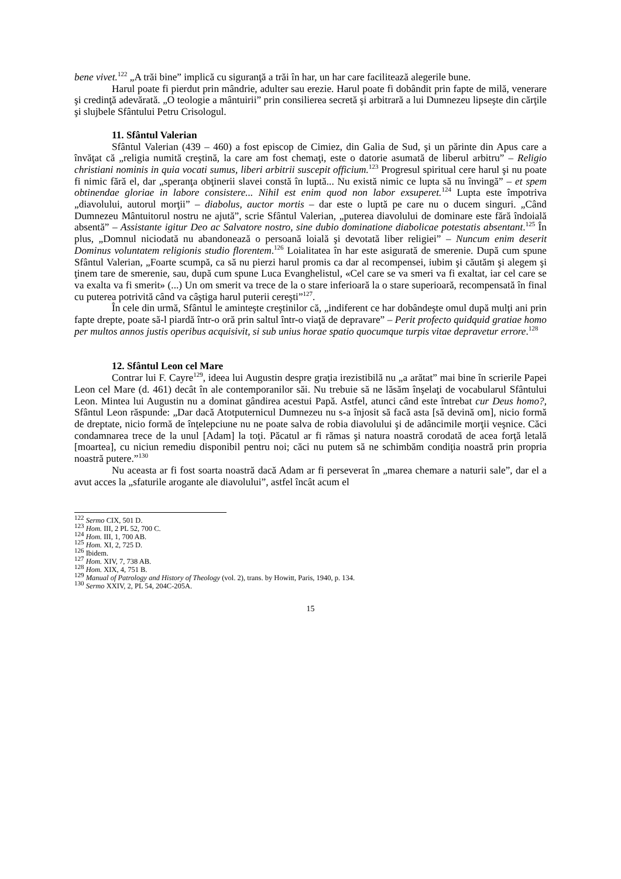bene vivet.<sup>122</sup> „A trăi bine” implică cu siguranţă a trăi în har, un har care facilitează alegerile bune.
Harul poate fi pierdut prin mândrie, adulter sau erezie. Harul poate fi dobândit prin fapte de milă, venerare şi credinţă adevărată. „O teologie a mântuirii” prin consilierea secretă şi arbitrară a lui Dumnezeu lipseşte din cărţile şi slujbele Sfântului Petru Crisologul.
11. Sfântul Valerian
Sfântul Valerian (439 – 460) a fost episcop de Cimiez, din Galia de Sud, şi un părinte din Apus care a învăţat că „religia numită creştină, la care am fost chemaţi, este o datorie asumată de liberul arbitru” – Religio christiani nominis in quia vocati sumus, liberi arbitrii suscepit officium.<sup>123</sup> Progresul spiritual cere harul şi nu poate fi nimic fără el, dar „speranţa obţinerii slavei constă în luptă... Nu există nimic ce lupta să nu învingă” – et spem obtinendae gloriae in labore consistere... Nihil est enim quod non labor exsuperet.<sup>124</sup> Lupta este împotriva „diavolului, autorul morţii” – diabolus, auctor mortis – dar este o luptă pe care nu o ducem singuri. „Când Dumnezeu Mântuitorul nostru ne ajută”, scrie Sfântul Valerian, „puterea diavolului de dominare este fără îndoială absentă” – Assistante igitur Deo ac Salvatore nostro, sine dubio dominatione diabolicae potestatis absentant.<sup>125</sup> În plus, „Domnul niciodată nu abandonează o persoană loială şi devotată liber religiei” – Nuncum enim deserit Dominus voluntatem religionis studio florentem.<sup>126</sup> Loialitatea în har este asigurată de smerenie. După cum spune Sfântul Valerian, „Foarte scumpă, ca să nu pierzi harul promis ca dar al recompensei, iubim şi căutăm şi alegem şi ţinem tare de smerenie, sau, după cum spune Luca Evanghelistul, «Cel care se va smeri va fi exaltat, iar cel care se va exalta va fi smerit» (...) Un om smerit va trece de la o stare inferioară la o stare superioară, recompensată în final cu puterea potrivită când va câştiga harul puterii cereşti”<sup>127</sup>.
În cele din urmă, Sfântul le aminteşte creştinilor că, „indiferent ce har dobândeşte omul după mulţi ani prin fapte drepte, poate să-l piardă într-o oră prin saltul într-o viaţă de depravare” – Perit profecto quidquid gratiae homo per multos annos justis operibus acquisivit, si sub unius horae spatio quocumque turpis vitae depravetur errore.<sup>128</sup>
12. Sfântul Leon cel Mare
Contrar lui F. Cayre<sup>129</sup>, ideea lui Augustin despre graţia irezistibilă nu „a arătat” mai bine în scrierile Papei Leon cel Mare (d. 461) decât în ale contemporanilor săi. Nu trebuie să ne lăsăm înşelaţi de vocabularul Sfântului Leon. Mintea lui Augustin nu a dominat gândirea acestui Papă. Astfel, atunci când este întrebat cur Deus homo?, Sfântul Leon răspunde: „Dar dacă Atotputernicul Dumnezeu nu s-a înjosit să facă asta [să devină om], nicio formă de dreptate, nicio formă de înţelepciune nu ne poate salva de robia diavolului şi de adâncimile morţii veşnice. Căci condamnarea trece de la unul [Adam] la toţi. Păcatul ar fi rămas şi natura noastră corodată de acea forţă letală [moartea], cu niciun remediu disponibil pentru noi; căci nu putem să ne schimbăm condiţia noastră prin propria noastră putere.”<sup>130</sup>
Nu aceasta ar fi fost soarta noastră dacă Adam ar fi perseverat în „marea chemare a naturii sale”, dar el a avut acces la „sfaturile arogante ale diavolului”, astfel încât acum el
<sup>122</sup> Sermo CIX, 501 D.
<sup>123</sup> Hom. III, 2 PL 52, 700 C.
<sup>124</sup> Hom. III, 1, 700 AB.
<sup>125</sup> Hom. XI, 2, 725 D.
<sup>126</sup> Ibidem.
<sup>127</sup> Hom. XIV, 7, 738 AB.
<sup>128</sup> Hom. XIX, 4, 751 B.
<sup>129</sup> Manual of Patrology and History of Theology (vol. 2), trans. by Howitt, Paris, 1940, p. 134.
<sup>130</sup> Sermo XXIV, 2, PL 54, 204C-205A.
15